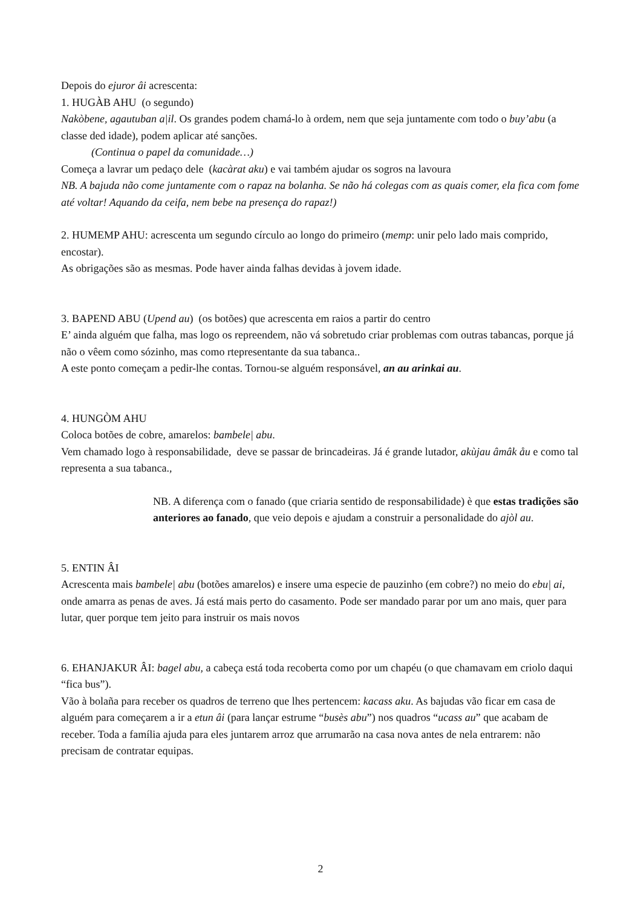Depois do ejuror âi acrescenta:
1. HUGÀB AHU (o segundo)
Nakòbene, agautuban a|il. Os grandes podem chamá-lo à ordem, nem que seja juntamente com todo o buy’abu (a classe ded idade), podem aplicar até sanções.
(Continua o papel da comunidade…)
Começa a lavrar um pedaço dele (kacàrat aku) e vai também ajudar os sogros na lavoura
NB. A bajuda não come juntamente com o rapaz na bolanha. Se não há colegas com as quais comer, ela fica com fome até voltar! Aquando da ceifa, nem bebe na presença do rapaz!)
2. HUMEMP AHU: acrescenta um segundo círculo ao longo do primeiro (memp: unir pelo lado mais comprido, encostar).
As obrigações são as mesmas. Pode haver ainda falhas devidas à jovem idade.
3. BAPEND ABU (Upend au) (os botões) que acrescenta em raios a partir do centro
E’ ainda alguém que falha, mas logo os repreendem, não vá sobretudo criar problemas com outras tabancas, porque já não o vêem como sózinho, mas como rtepresentante da sua tabanca..
A este ponto começam a pedir-lhe contas. Tornou-se alguém responsável, an au arinkai au.
4. HUNGÒM AHU
Coloca botões de cobre, amarelos: bambele| abu.
Vem chamado logo à responsabilidade, deve se passar de brincadeiras. Já é grande lutador, akùjau âmâk åu e como tal representa a sua tabanca.,
NB. A diferença com o fanado (que criaria sentido de responsabilidade) è que estas tradições são anteriores ao fanado, que veio depois e ajudam a construir a personalidade do ajòl au.
5. ENTIN ÂI
Acrescenta mais bambele| abu (botões amarelos) e insere uma especie de pauzinho (em cobre?) no meio do ebu| ai, onde amarra as penas de aves. Já está mais perto do casamento. Pode ser mandado parar por um ano mais, quer para lutar, quer porque tem jeito para instruir os mais novos
6. EHANJAKUR ÂI: bagel abu, a cabeça está toda recoberta como por um chapéu (o que chamavam em criolo daqui “fica bus”).
Vão à bolaña para receber os quadros de terreno que lhes pertencem: kacass aku. As bajudas vão ficar em casa de alguém para começarem a ir a etun âi (para lançar estrume “busès abu”) nos quadros “ucass au” que acabam de receber. Toda a família ajuda para eles juntarem arroz que arrumarão na casa nova antes de nela entrarem: não precisam de contratar equipas.
2